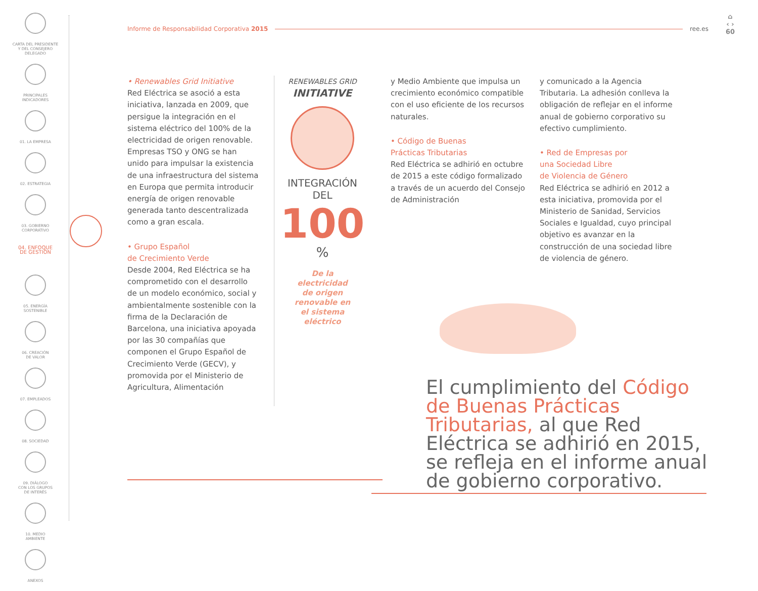CARTA DEL PRESIDENTE
Y DEL CONSEJERO
DELEGADO
PRINCIPALES
INDICADORES
01. LA EMPRESA
02. ESTRATEGIA
03. GOBIERNO
CORPORATIVO
04. ENFOQUE
DE GESTIÓN
05. ENERGÍA
SOSTENIBLE
06. CREACIÓN
DE VALOR
07. EMPLEADOS
08. SOCIEDAD
09. DIÁLOGO
CON LOS GRUPOS
DE INTERÉS
10. MEDIO
AMBIENTE
ANEXOS
Informe de Responsabilidad Corporativa 2015 ree.es
⌂
‹ ›
60
• Renewables Grid Initiative
Red Eléctrica se asoció a esta iniciativa, lanzada en 2009, que persigue la integración en el sistema eléctrico del 100% de la electricidad de origen renovable. Empresas TSO y ONG se han unido para impulsar la existencia de una infraestructura del sistema en Europa que permita introducir energía de origen renovable generada tanto descentralizada como a gran escala.
• Grupo Español
de Crecimiento Verde
Desde 2004, Red Eléctrica se ha comprometido con el desarrollo de un modelo económico, social y ambientalmente sostenible con la firma de la Declaración de Barcelona, una iniciativa apoyada por las 30 compañías que componen el Grupo Español de Crecimiento Verde (GECV), y promovida por el Ministerio de Agricultura, Alimentación
RENEWABLES GRID
INITIATIVE
INTEGRACIÓN
DEL
100
%
De la
electricidad
de origen
renovable en
el sistema
eléctrico
y Medio Ambiente que impulsa un crecimiento económico compatible con el uso eficiente de los recursos naturales.
• Código de Buenas
Prácticas Tributarias
Red Eléctrica se adhirió en octubre de 2015 a este código formalizado a través de un acuerdo del Consejo de Administración
y comunicado a la Agencia Tributaria. La adhesión conlleva la obligación de reflejar en el informe anual de gobierno corporativo su efectivo cumplimiento.
• Red de Empresas por
una Sociedad Libre
de Violencia de Género
Red Eléctrica se adhirió en 2012 a esta iniciativa, promovida por el Ministerio de Sanidad, Servicios Sociales e Igualdad, cuyo principal objetivo es avanzar en la construcción de una sociedad libre de violencia de género.
El cumplimiento del Código de Buenas Prácticas Tributarias, al que Red Eléctrica se adhirió en 2015, se refleja en el informe anual de gobierno corporativo.